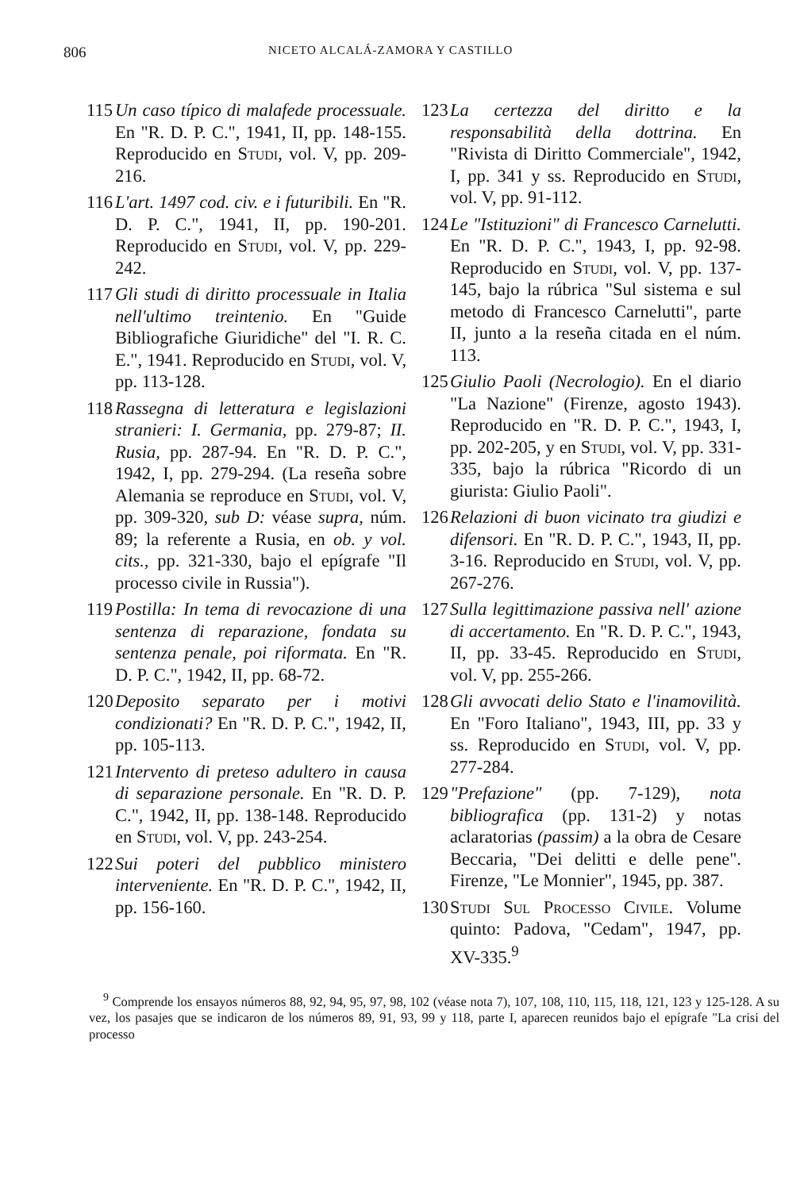806 NICETO ALCALÁ-ZAMORA Y CASTILLO
115
Un caso típico di malafede processuale. En "R. D. P. C.", 1941, II, pp. 148-155. Reproducido en Studi, vol. V, pp. 209-216.
116
L'art. 1497 cod. civ. e i futuribili. En "R. D. P. C.", 1941, II, pp. 190-201. Reproducido en Studi, vol. V, pp. 229-242.
117
Gli studi di diritto processuale in Italia nell'ultimo treintenio. En "Guide Bibliografiche Giuridiche" del "I. R. C. E.", 1941. Reproducido en Studi, vol. V, pp. 113-128.
118
Rassegna di letteratura e legislazioni stranieri: I. Germania, pp. 279-87; II. Rusia, pp. 287-94. En "R. D. P. C.", 1942, I, pp. 279-294. (La reseña sobre Alemania se reproduce en Studi, vol. V, pp. 309-320, sub D: véase supra, núm. 89; la referente a Rusia, en ob. y vol. cits., pp. 321-330, bajo el epígrafe "Il processo civile in Russia").
119
Postilla: In tema di revocazione di una sentenza di reparazione, fondata su sentenza penale, poi riformata. En "R. D. P. C.", 1942, II, pp. 68-72.
120
Deposito separato per i motivi condizionati? En "R. D. P. C.", 1942, II, pp. 105-113.
121
Intervento di preteso adultero in causa di separazione personale. En "R. D. P. C.", 1942, II, pp. 138-148. Reproducido en Studi, vol. V, pp. 243-254.
122
Sui poteri del pubblico ministero interveniente. En "R. D. P. C.", 1942, II, pp. 156-160.
123
La certezza del diritto e la responsabilità della dottrina. En "Rivista di Diritto Commerciale", 1942, I, pp. 341 y ss. Reproducido en Studi, vol. V, pp. 91-112.
124
Le "Istituzioni" di Francesco Carnelutti. En "R. D. P. C.", 1943, I, pp. 92-98. Reproducido en Studi, vol. V, pp. 137-145, bajo la rúbrica "Sul sistema e sul metodo di Francesco Carnelutti", parte II, junto a la reseña citada en el núm. 113.
125
Giulio Paoli (Necrologio). En el diario "La Nazione" (Firenze, agosto 1943). Reproducido en "R. D. P. C.", 1943, I, pp. 202-205, y en Studi, vol. V, pp. 331-335, bajo la rúbrica "Ricordo di un giurista: Giulio Paoli".
126
Relazioni di buon vicinato tra giudizi e difensori. En "R. D. P. C.", 1943, II, pp. 3-16. Reproducido en Studi, vol. V, pp. 267-276.
127
Sulla legittimazione passiva nell' azione di accertamento. En "R. D. P. C.", 1943, II, pp. 33-45. Reproducido en Studi, vol. V, pp. 255-266.
128
Gli avvocati delio Stato e l'inamovilità. En "Foro Italiano", 1943, III, pp. 33 y ss. Reproducido en Studi, vol. V, pp. 277-284.
129
"Prefazione" (pp. 7-129), nota bibliografica (pp. 131-2) y notas aclaratorias (passim) a la obra de Cesare Beccaria, "Dei delitti e delle pene". Firenze, "Le Monnier", 1945, pp. 387.
130
Studi Sul Processo Civile. Volume quinto: Padova, "Cedam", 1947, pp. XV-335.<sup>9</sup>
<sup>9</sup> Comprende los ensayos números 88, 92, 94, 95, 97, 98, 102 (véase nota 7), 107, 108, 110, 115, 118, 121, 123 y 125-128. A su vez, los pasajes que se indicaron de los números 89, 91, 93, 99 y 118, parte I, aparecen reunidos bajo el epígrafe "La crisi del processo